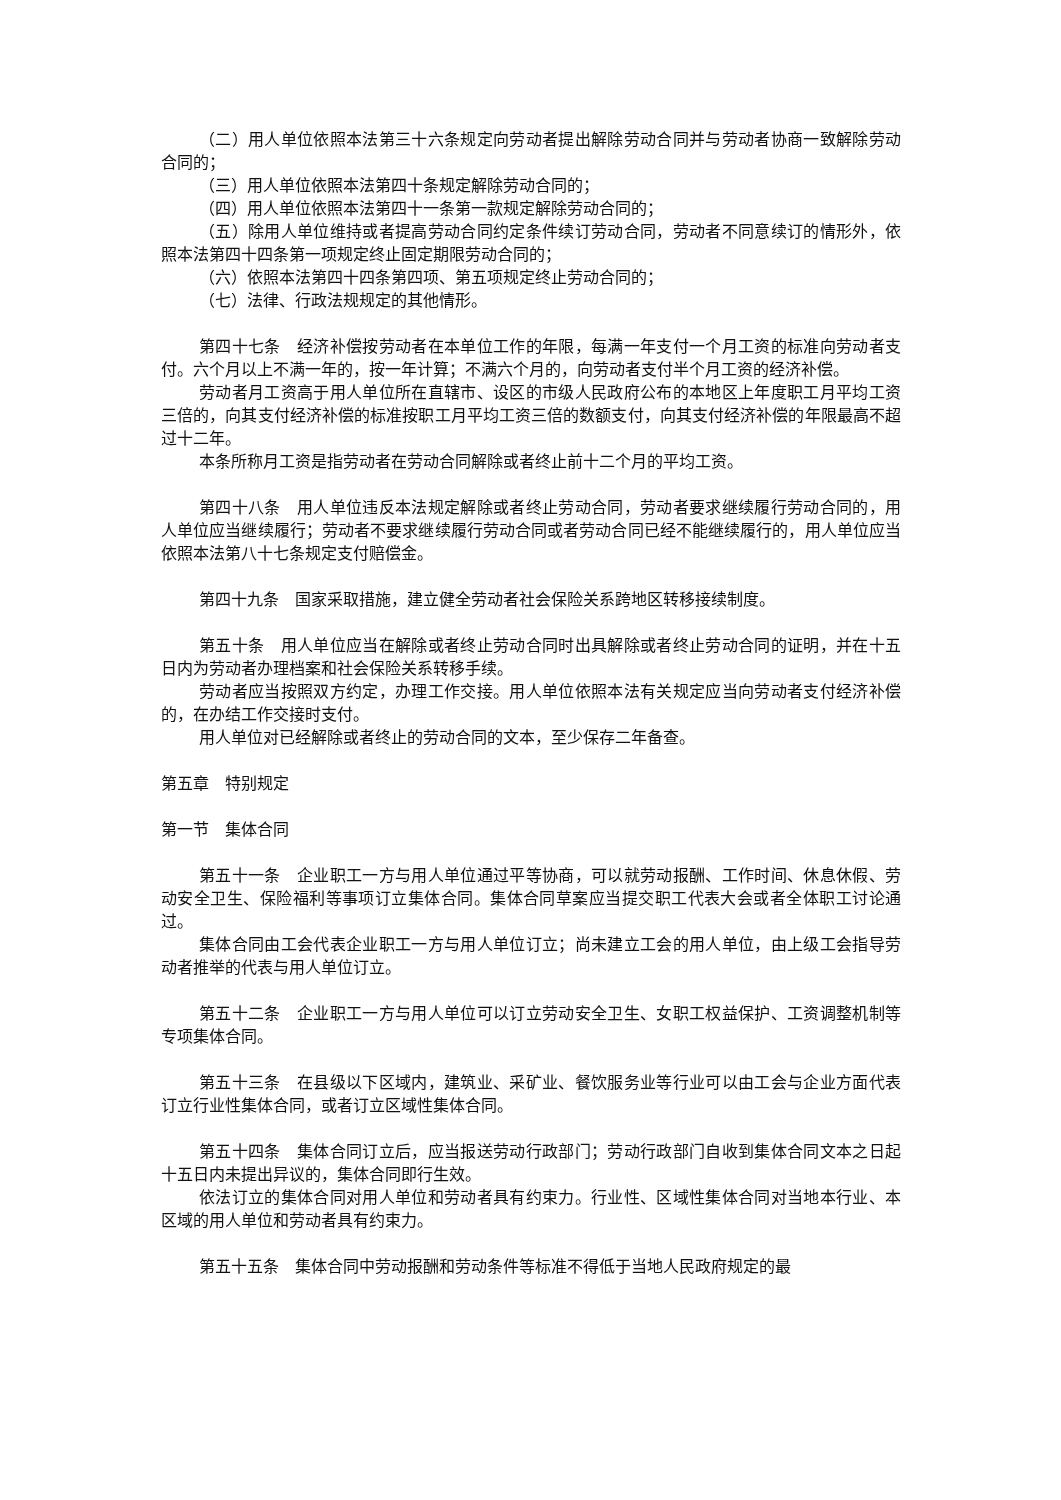（二）用人单位依照本法第三十六条规定向劳动者提出解除劳动合同并与劳动者协商一致解除劳动合同的；
（三）用人单位依照本法第四十条规定解除劳动合同的；
（四）用人单位依照本法第四十一条第一款规定解除劳动合同的；
（五）除用人单位维持或者提高劳动合同约定条件续订劳动合同，劳动者不同意续订的情形外，依照本法第四十四条第一项规定终止固定期限劳动合同的；
（六）依照本法第四十四条第四项、第五项规定终止劳动合同的；
（七）法律、行政法规规定的其他情形。
第四十七条　经济补偿按劳动者在本单位工作的年限，每满一年支付一个月工资的标准向劳动者支付。六个月以上不满一年的，按一年计算；不满六个月的，向劳动者支付半个月工资的经济补偿。
劳动者月工资高于用人单位所在直辖市、设区的市级人民政府公布的本地区上年度职工月平均工资三倍的，向其支付经济补偿的标准按职工月平均工资三倍的数额支付，向其支付经济补偿的年限最高不超过十二年。
本条所称月工资是指劳动者在劳动合同解除或者终止前十二个月的平均工资。
第四十八条　用人单位违反本法规定解除或者终止劳动合同，劳动者要求继续履行劳动合同的，用人单位应当继续履行；劳动者不要求继续履行劳动合同或者劳动合同已经不能继续履行的，用人单位应当依照本法第八十七条规定支付赔偿金。
第四十九条　国家采取措施，建立健全劳动者社会保险关系跨地区转移接续制度。
第五十条　用人单位应当在解除或者终止劳动合同时出具解除或者终止劳动合同的证明，并在十五日内为劳动者办理档案和社会保险关系转移手续。
劳动者应当按照双方约定，办理工作交接。用人单位依照本法有关规定应当向劳动者支付经济补偿的，在办结工作交接时支付。
用人单位对已经解除或者终止的劳动合同的文本，至少保存二年备查。
第五章　特别规定
第一节　集体合同
第五十一条　企业职工一方与用人单位通过平等协商，可以就劳动报酬、工作时间、休息休假、劳动安全卫生、保险福利等事项订立集体合同。集体合同草案应当提交职工代表大会或者全体职工讨论通过。
集体合同由工会代表企业职工一方与用人单位订立；尚未建立工会的用人单位，由上级工会指导劳动者推举的代表与用人单位订立。
第五十二条　企业职工一方与用人单位可以订立劳动安全卫生、女职工权益保护、工资调整机制等专项集体合同。
第五十三条　在县级以下区域内，建筑业、采矿业、餐饮服务业等行业可以由工会与企业方面代表订立行业性集体合同，或者订立区域性集体合同。
第五十四条　集体合同订立后，应当报送劳动行政部门；劳动行政部门自收到集体合同文本之日起十五日内未提出异议的，集体合同即行生效。
依法订立的集体合同对用人单位和劳动者具有约束力。行业性、区域性集体合同对当地本行业、本区域的用人单位和劳动者具有约束力。
第五十五条　集体合同中劳动报酬和劳动条件等标准不得低于当地人民政府规定的最